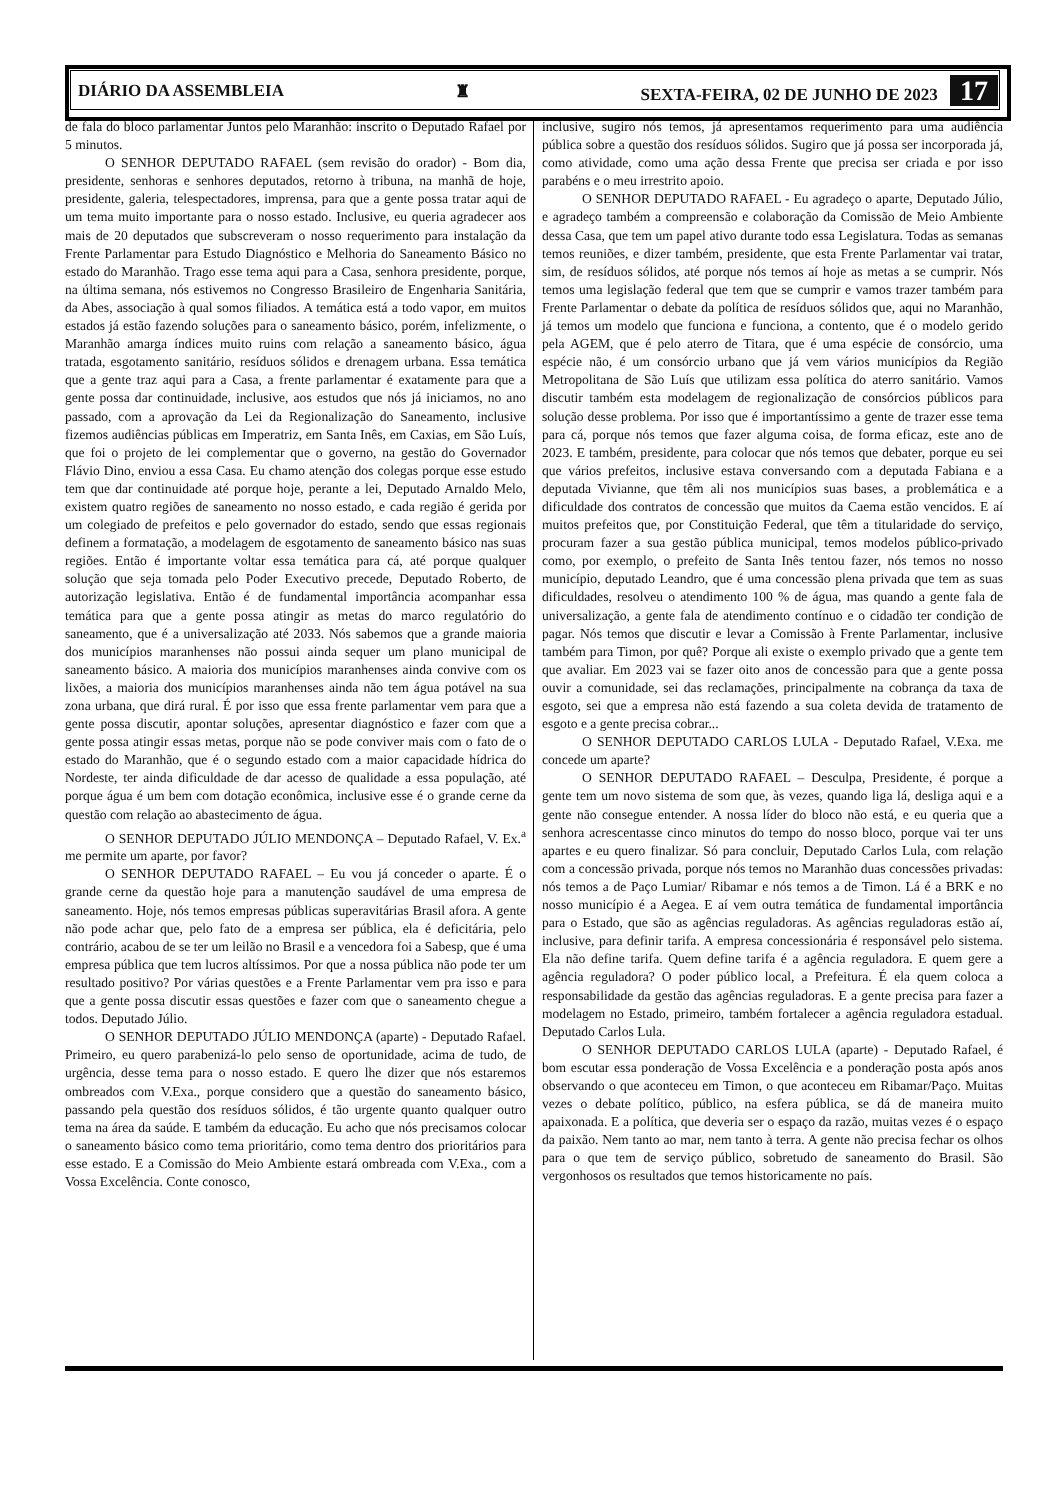DIÁRIO DA ASSEMBLEIA ♜ SEXTA-FEIRA, 02 DE JUNHO DE 2023 17
de fala do bloco parlamentar Juntos pelo Maranhão: inscrito o Deputado Rafael por 5 minutos.
O SENHOR DEPUTADO RAFAEL (sem revisão do orador) - Bom dia, presidente, senhoras e senhores deputados, retorno à tribuna, na manhã de hoje, presidente, galeria, telespectadores, imprensa, para que a gente possa tratar aqui de um tema muito importante para o nosso estado. Inclusive, eu queria agradecer aos mais de 20 deputados que subscreveram o nosso requerimento para instalação da Frente Parlamentar para Estudo Diagnóstico e Melhoria do Saneamento Básico no estado do Maranhão. Trago esse tema aqui para a Casa, senhora presidente, porque, na última semana, nós estivemos no Congresso Brasileiro de Engenharia Sanitária, da Abes, associação à qual somos filiados. A temática está a todo vapor, em muitos estados já estão fazendo soluções para o saneamento básico, porém, infelizmente, o Maranhão amarga índices muito ruins com relação a saneamento básico, água tratada, esgotamento sanitário, resíduos sólidos e drenagem urbana. Essa temática que a gente traz aqui para a Casa, a frente parlamentar é exatamente para que a gente possa dar continuidade, inclusive, aos estudos que nós já iniciamos, no ano passado, com a aprovação da Lei da Regionalização do Saneamento, inclusive fizemos audiências públicas em Imperatriz, em Santa Inês, em Caxias, em São Luís, que foi o projeto de lei complementar que o governo, na gestão do Governador Flávio Dino, enviou a essa Casa. Eu chamo atenção dos colegas porque esse estudo tem que dar continuidade até porque hoje, perante a lei, Deputado Arnaldo Melo, existem quatro regiões de saneamento no nosso estado, e cada região é gerida por um colegiado de prefeitos e pelo governador do estado, sendo que essas regionais definem a formatação, a modelagem de esgotamento de saneamento básico nas suas regiões. Então é importante voltar essa temática para cá, até porque qualquer solução que seja tomada pelo Poder Executivo precede, Deputado Roberto, de autorização legislativa. Então é de fundamental importância acompanhar essa temática para que a gente possa atingir as metas do marco regulatório do saneamento, que é a universalização até 2033. Nós sabemos que a grande maioria dos municípios maranhenses não possui ainda sequer um plano municipal de saneamento básico. A maioria dos municípios maranhenses ainda convive com os lixões, a maioria dos municípios maranhenses ainda não tem água potável na sua zona urbana, que dirá rural. É por isso que essa frente parlamentar vem para que a gente possa discutir, apontar soluções, apresentar diagnóstico e fazer com que a gente possa atingir essas metas, porque não se pode conviver mais com o fato de o estado do Maranhão, que é o segundo estado com a maior capacidade hídrica do Nordeste, ter ainda dificuldade de dar acesso de qualidade a essa população, até porque água é um bem com dotação econômica, inclusive esse é o grande cerne da questão com relação ao abastecimento de água.
O SENHOR DEPUTADO JÚLIO MENDONÇA – Deputado Rafael, V. Ex.<sup>a</sup> me permite um aparte, por favor?
O SENHOR DEPUTADO RAFAEL – Eu vou já conceder o aparte. É o grande cerne da questão hoje para a manutenção saudável de uma empresa de saneamento. Hoje, nós temos empresas públicas superavitárias Brasil afora. A gente não pode achar que, pelo fato de a empresa ser pública, ela é deficitária, pelo contrário, acabou de se ter um leilão no Brasil e a vencedora foi a Sabesp, que é uma empresa pública que tem lucros altíssimos. Por que a nossa pública não pode ter um resultado positivo? Por várias questões e a Frente Parlamentar vem pra isso e para que a gente possa discutir essas questões e fazer com que o saneamento chegue a todos. Deputado Júlio.
O SENHOR DEPUTADO JÚLIO MENDONÇA (aparte) - Deputado Rafael. Primeiro, eu quero parabenizá-lo pelo senso de oportunidade, acima de tudo, de urgência, desse tema para o nosso estado. E quero lhe dizer que nós estaremos ombreados com V.Exa., porque considero que a questão do saneamento básico, passando pela questão dos resíduos sólidos, é tão urgente quanto qualquer outro tema na área da saúde. E também da educação. Eu acho que nós precisamos colocar o saneamento básico como tema prioritário, como tema dentro dos prioritários para esse estado. E a Comissão do Meio Ambiente estará ombreada com V.Exa., com a Vossa Excelência. Conte conosco,
inclusive, sugiro nós temos, já apresentamos requerimento para uma audiência pública sobre a questão dos resíduos sólidos. Sugiro que já possa ser incorporada já, como atividade, como uma ação dessa Frente que precisa ser criada e por isso parabéns e o meu irrestrito apoio.
O SENHOR DEPUTADO RAFAEL - Eu agradeço o aparte, Deputado Júlio, e agradeço também a compreensão e colaboração da Comissão de Meio Ambiente dessa Casa, que tem um papel ativo durante todo essa Legislatura. Todas as semanas temos reuniões, e dizer também, presidente, que esta Frente Parlamentar vai tratar, sim, de resíduos sólidos, até porque nós temos aí hoje as metas a se cumprir. Nós temos uma legislação federal que tem que se cumprir e vamos trazer também para Frente Parlamentar o debate da política de resíduos sólidos que, aqui no Maranhão, já temos um modelo que funciona e funciona, a contento, que é o modelo gerido pela AGEM, que é pelo aterro de Titara, que é uma espécie de consórcio, uma espécie não, é um consórcio urbano que já vem vários municípios da Região Metropolitana de São Luís que utilizam essa política do aterro sanitário. Vamos discutir também esta modelagem de regionalização de consórcios públicos para solução desse problema. Por isso que é importantíssimo a gente de trazer esse tema para cá, porque nós temos que fazer alguma coisa, de forma eficaz, este ano de 2023. E também, presidente, para colocar que nós temos que debater, porque eu sei que vários prefeitos, inclusive estava conversando com a deputada Fabiana e a deputada Vivianne, que têm ali nos municípios suas bases, a problemática e a dificuldade dos contratos de concessão que muitos da Caema estão vencidos. E aí muitos prefeitos que, por Constituição Federal, que têm a titularidade do serviço, procuram fazer a sua gestão pública municipal, temos modelos público-privado como, por exemplo, o prefeito de Santa Inês tentou fazer, nós temos no nosso município, deputado Leandro, que é uma concessão plena privada que tem as suas dificuldades, resolveu o atendimento 100 % de água, mas quando a gente fala de universalização, a gente fala de atendimento contínuo e o cidadão ter condição de pagar. Nós temos que discutir e levar a Comissão à Frente Parlamentar, inclusive também para Timon, por quê? Porque ali existe o exemplo privado que a gente tem que avaliar. Em 2023 vai se fazer oito anos de concessão para que a gente possa ouvir a comunidade, sei das reclamações, principalmente na cobrança da taxa de esgoto, sei que a empresa não está fazendo a sua coleta devida de tratamento de esgoto e a gente precisa cobrar...
O SENHOR DEPUTADO CARLOS LULA - Deputado Rafael, V.Exa. me concede um aparte?
O SENHOR DEPUTADO RAFAEL – Desculpa, Presidente, é porque a gente tem um novo sistema de som que, às vezes, quando liga lá, desliga aqui e a gente não consegue entender. A nossa líder do bloco não está, e eu queria que a senhora acrescentasse cinco minutos do tempo do nosso bloco, porque vai ter uns apartes e eu quero finalizar. Só para concluir, Deputado Carlos Lula, com relação com a concessão privada, porque nós temos no Maranhão duas concessões privadas: nós temos a de Paço Lumiar/ Ribamar e nós temos a de Timon. Lá é a BRK e no nosso município é a Aegea. E aí vem outra temática de fundamental importância para o Estado, que são as agências reguladoras. As agências reguladoras estão aí, inclusive, para definir tarifa. A empresa concessionária é responsável pelo sistema. Ela não define tarifa. Quem define tarifa é a agência reguladora. E quem gere a agência reguladora? O poder público local, a Prefeitura. É ela quem coloca a responsabilidade da gestão das agências reguladoras. E a gente precisa para fazer a modelagem no Estado, primeiro, também fortalecer a agência reguladora estadual. Deputado Carlos Lula.
O SENHOR DEPUTADO CARLOS LULA (aparte) - Deputado Rafael, é bom escutar essa ponderação de Vossa Excelência e a ponderação posta após anos observando o que aconteceu em Timon, o que aconteceu em Ribamar/Paço. Muitas vezes o debate político, público, na esfera pública, se dá de maneira muito apaixonada. E a política, que deveria ser o espaço da razão, muitas vezes é o espaço da paixão. Nem tanto ao mar, nem tanto à terra. A gente não precisa fechar os olhos para o que tem de serviço público, sobretudo de saneamento do Brasil. São vergonhosos os resultados que temos historicamente no país.